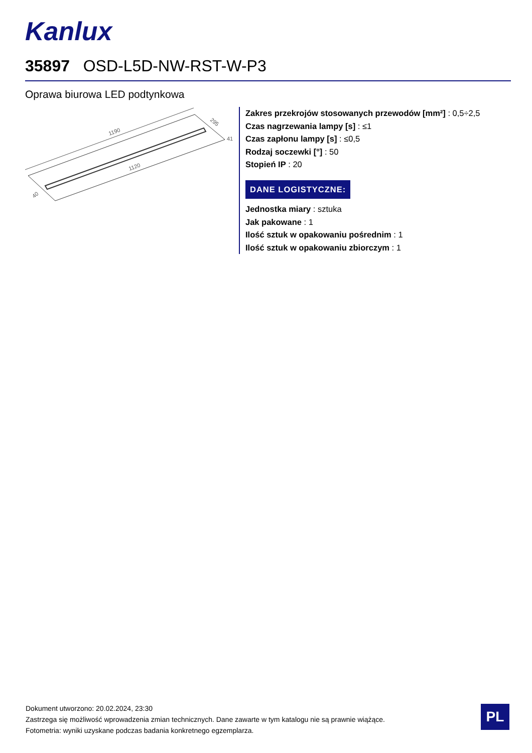Kanlux
35897 OSD-L5D-NW-RST-W-P3
Oprawa biurowa LED podtynkowa
1190
1120
295
41
40
Zakres przekrojów stosowanych przewodów [mm²] : 0,5÷2,5
Czas nagrzewania lampy [s] : ≤1
Czas zapłonu lampy [s] : ≤0,5
Rodzaj soczewki [°] : 50
Stopień IP : 20
DANE LOGISTYCZNE:
Jednostka miary : sztuka
Jak pakowane : 1
Ilość sztuk w opakowaniu pośrednim : 1
Ilość sztuk w opakowaniu zbiorczym : 1
Dokument utworzono: 20.02.2024, 23:30
Zastrzega się możliwość wprowadzenia zmian technicznych. Dane zawarte w tym katalogu nie są prawnie wiążące.
Fotometria: wyniki uzyskane podczas badania konkretnego egzemplarza.
PL